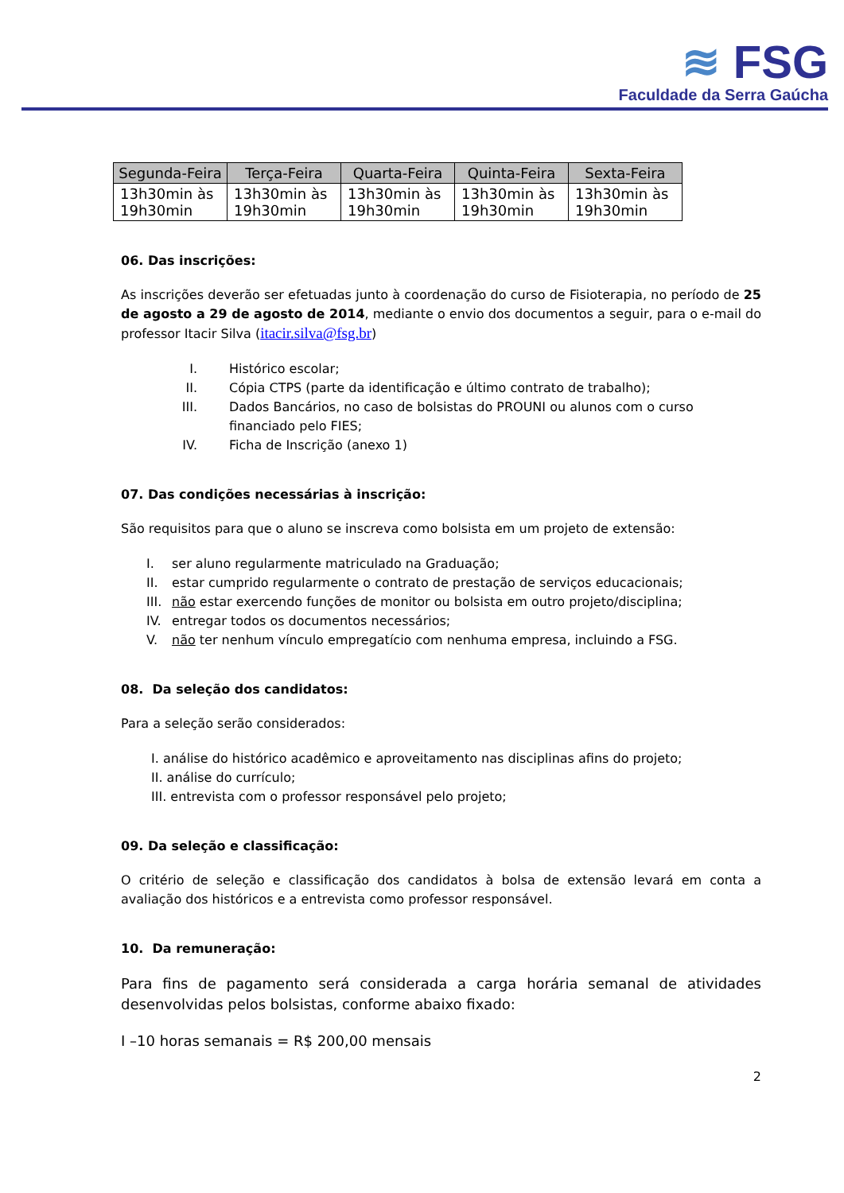≋ FSG
Faculdade da Serra Gaúcha
| Segunda-Feira | Terça-Feira | Quarta-Feira | Quinta-Feira | Sexta-Feira |
| --- | --- | --- | --- | --- |
| 13h30min às 19h30min | 13h30min às 19h30min | 13h30min às 19h30min | 13h30min às 19h30min | 13h30min às 19h30min |
06. Das inscrições:
As inscrições deverão ser efetuadas junto à coordenação do curso de Fisioterapia, no período de 25 de agosto a 29 de agosto de 2014, mediante o envio dos documentos a seguir, para o e-mail do professor Itacir Silva (itacir.silva@fsg.br)
I. Histórico escolar;
II. Cópia CTPS (parte da identificação e último contrato de trabalho);
III. Dados Bancários, no caso de bolsistas do PROUNI ou alunos com o curso financiado pelo FIES;
IV. Ficha de Inscrição (anexo 1)
07. Das condições necessárias à inscrição:
São requisitos para que o aluno se inscreva como bolsista em um projeto de extensão:
I. ser aluno regularmente matriculado na Graduação;
II. estar cumprido regularmente o contrato de prestação de serviços educacionais;
III. não estar exercendo funções de monitor ou bolsista em outro projeto/disciplina;
IV. entregar todos os documentos necessários;
V. não ter nenhum vínculo empregatício com nenhuma empresa, incluindo a FSG.
08. Da seleção dos candidatos:
Para a seleção serão considerados:
I. análise do histórico acadêmico e aproveitamento nas disciplinas afins do projeto;
II. análise do currículo;
III. entrevista com o professor responsável pelo projeto;
09. Da seleção e classificação:
O critério de seleção e classificação dos candidatos à bolsa de extensão levará em conta a avaliação dos históricos e a entrevista como professor responsável.
10. Da remuneração:
Para fins de pagamento será considerada a carga horária semanal de atividades desenvolvidas pelos bolsistas, conforme abaixo fixado:
I –10 horas semanais = R$ 200,00 mensais
2